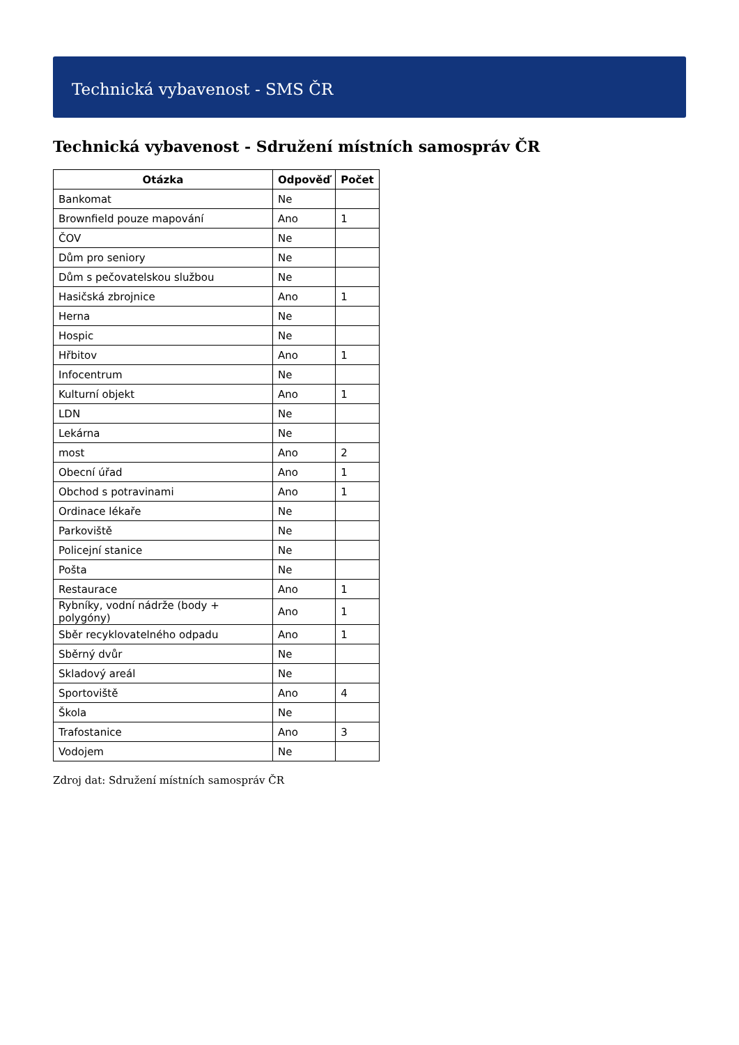Technická vybavenost - SMS ČR
Technická vybavenost - Sdružení místních samospráv ČR
| Otázka | Odpověď | Počet |
| --- | --- | --- |
| Bankomat | Ne | |
| Brownfield pouze mapování | Ano | 1 |
| ČOV | Ne | |
| Dům pro seniory | Ne | |
| Dům s pečovatelskou službou | Ne | |
| Hasičská zbrojnice | Ano | 1 |
| Herna | Ne | |
| Hospic | Ne | |
| Hřbitov | Ano | 1 |
| Infocentrum | Ne | |
| Kulturní objekt | Ano | 1 |
| LDN | Ne | |
| Lekárna | Ne | |
| most | Ano | 2 |
| Obecní úřad | Ano | 1 |
| Obchod s potravinami | Ano | 1 |
| Ordinace lékaře | Ne | |
| Parkoviště | Ne | |
| Policejní stanice | Ne | |
| Pošta | Ne | |
| Restaurace | Ano | 1 |
| Rybníky, vodní nádrže (body + polygóny) | Ano | 1 |
| Sběr recyklovatelného odpadu | Ano | 1 |
| Sběrný dvůr | Ne | |
| Skladový areál | Ne | |
| Sportoviště | Ano | 4 |
| Škola | Ne | |
| Trafostanice | Ano | 3 |
| Vodojem | Ne | |
Zdroj dat: Sdružení místních samospráv ČR